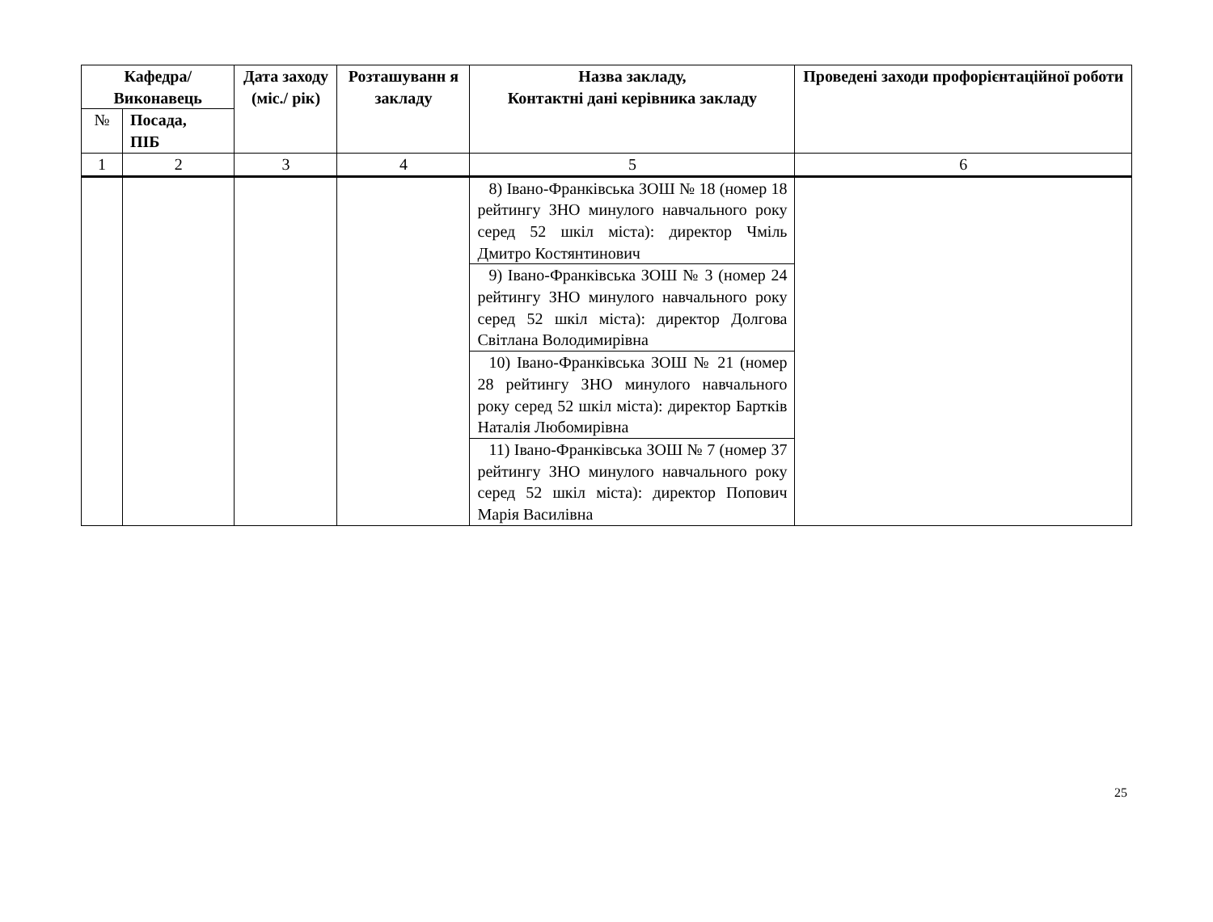| Кафедра/ Виконавець | | Дата заходу (міс./ рік) | Розташуванн я закладу | Назва закладу, Контактні дані керівника закладу | Проведені заходи профорієнтаційної роботи |
| --- | --- | --- | --- | --- | --- |
| № | Посада, ПІБ | | | | |
| 1 | 2 | 3 | 4 | 5 | 6 |
| | | | | 8) Івано-Франківська ЗОШ № 18 (номер 18 рейтингу ЗНО минулого навчального року серед 52 шкіл міста): директор Чміль Дмитро Костянтинович | |
| | | | | 9) Івано-Франківська ЗОШ № 3 (номер 24 рейтингу ЗНО минулого навчального року серед 52 шкіл міста): директор Долгова Світлана Володимирівна | |
| | | | | 10) Івано-Франківська ЗОШ № 21 (номер 28 рейтингу ЗНО минулого навчального року серед 52 шкіл міста): директор Бартків Наталія Любомирівна | |
| | | | | 11) Івано-Франківська ЗОШ № 7 (номер 37 рейтингу ЗНО минулого навчального року серед 52 шкіл міста): директор Попович Марія Василівна | |
25